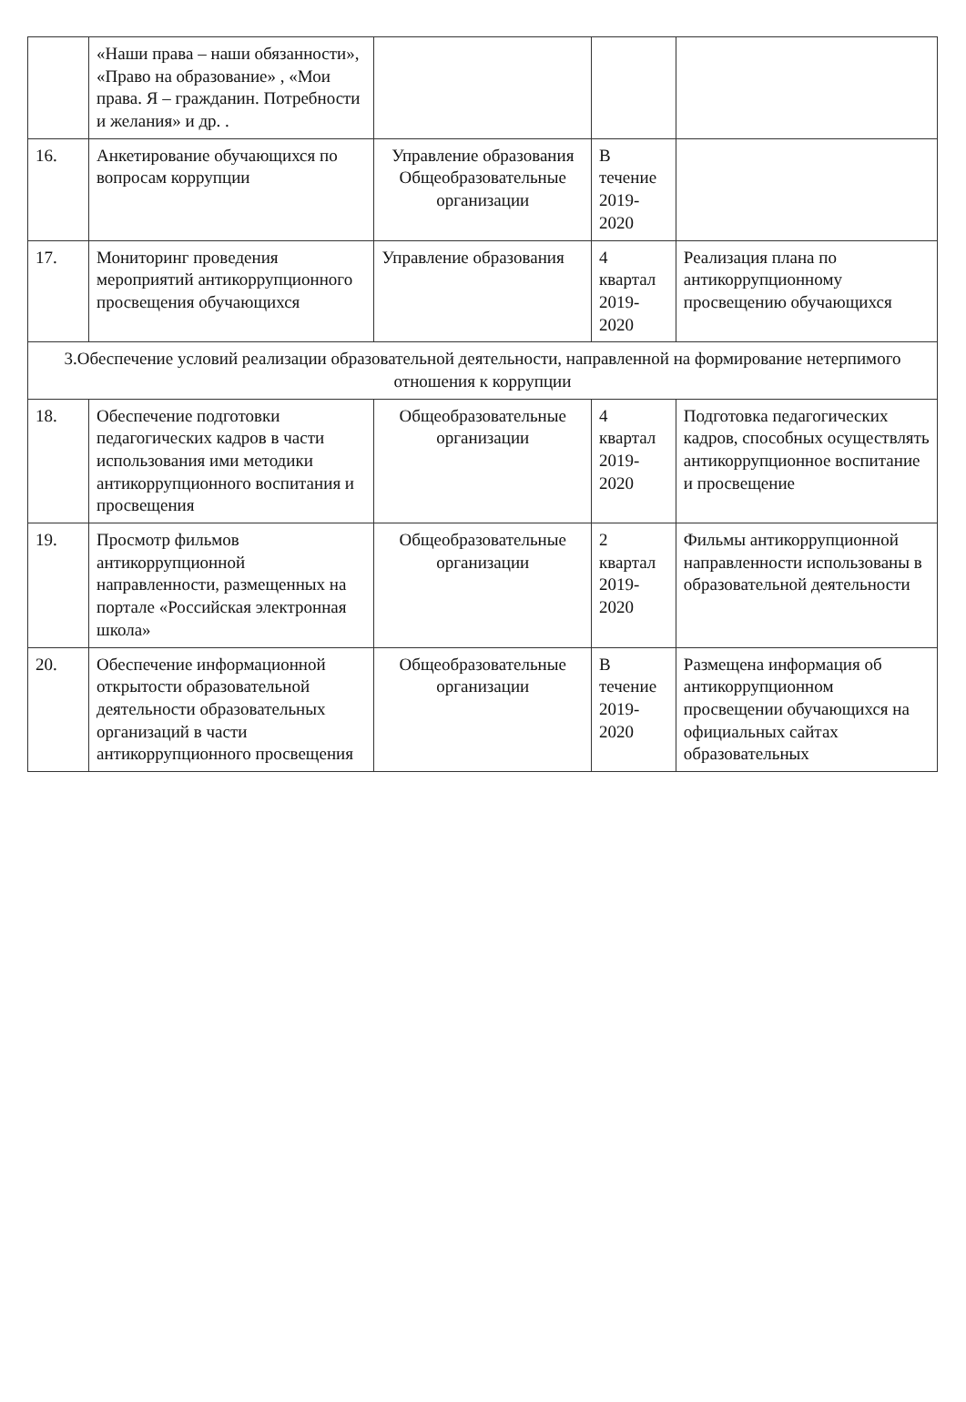| | «Наши права – наши обязанности», «Право на образование» , «Мои права. Я – гражданин. Потребности и желания» и др. . | | | |
| 16. | Анкетирование обучающихся по вопросам коррупции | Управление образования Общеобразовательные организации | В течение 2019-2020 | |
| 17. | Мониторинг проведения мероприятий антикоррупционного просвещения обучающихся | Управление образования | 4 квартал 2019-2020 | Реализация плана по антикоррупционному просвещению обучающихся |
| 3.Обеспечение условий реализации образовательной деятельности, направленной на формирование нетерпимого отношения к коррупции | | | | |
| 18. | Обеспечение подготовки педагогических кадров в части использования ими методики антикоррупционного воспитания и просвещения | Общеобразовательные организации | 4 квартал 2019-2020 | Подготовка педагогических кадров, способных осуществлять антикоррупционное воспитание и просвещение |
| 19. | Просмотр фильмов антикоррупционной направленности, размещенных на портале «Российская электронная школа» | Общеобразовательные организации | 2 квартал 2019-2020 | Фильмы антикоррупционной направленности использованы в образовательной деятельности |
| 20. | Обеспечение информационной открытости образовательной деятельности образовательных организаций в части антикоррупционного просвещения | Общеобразовательные организации | В течение 2019-2020 | Размещена информация об антикоррупционном просвещении обучающихся на официальных сайтах образовательных |